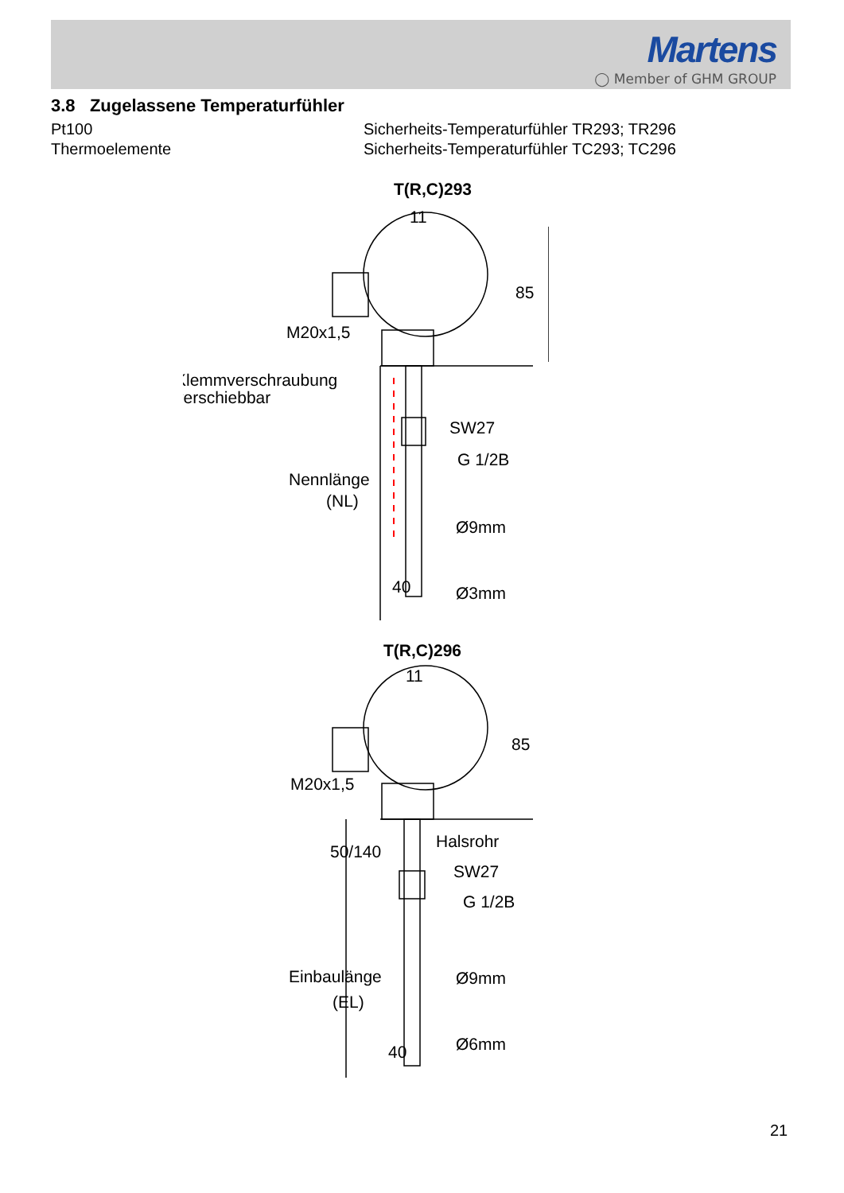Martens
◯ Member of GHM GROUP
3.8 Zugelassene Temperaturfühler
Pt100 Sicherheits-Temperaturfühler TR293; TR296
Thermoelemente Sicherheits-Temperaturfühler TC293; TC296
T(R,C)293
11
85
M20x1,5
Klemmverschraubung
verschiebbar
SW27
G 1/2B
Nennlänge
(NL)
Ø9mm
40
Ø3mm
T(R,C)296
11
85
M20x1,5
50/140
Halsrohr
SW27
G 1/2B
Einbaulänge
(EL)
Ø9mm
40
Ø6mm
21